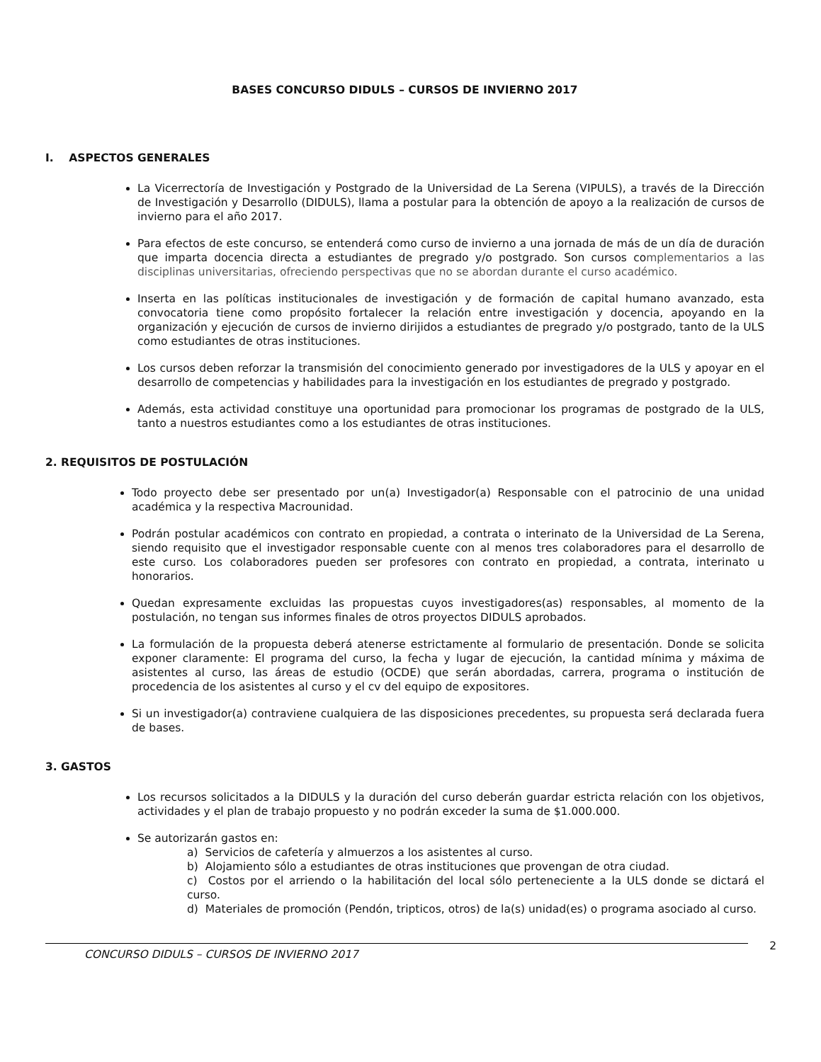BASES CONCURSO DIDULS – CURSOS DE INVIERNO 2017
I. ASPECTOS GENERALES
La Vicerrectoría de Investigación y Postgrado de la Universidad de La Serena (VIPULS), a través de la Dirección de Investigación y Desarrollo (DIDULS), llama a postular para la obtención de apoyo a la realización de cursos de invierno para el año 2017.
Para efectos de este concurso, se entenderá como curso de invierno a una jornada de más de un día de duración que imparta docencia directa a estudiantes de pregrado y/o postgrado. Son cursos complementarios a las disciplinas universitarias, ofreciendo perspectivas que no se abordan durante el curso académico.
Inserta en las políticas institucionales de investigación y de formación de capital humano avanzado, esta convocatoria tiene como propósito fortalecer la relación entre investigación y docencia, apoyando en la organización y ejecución de cursos de invierno dirijidos a estudiantes de pregrado y/o postgrado, tanto de la ULS como estudiantes de otras instituciones.
Los cursos deben reforzar la transmisión del conocimiento generado por investigadores de la ULS y apoyar en el desarrollo de competencias y habilidades para la investigación en los estudiantes de pregrado y postgrado.
Además, esta actividad constituye una oportunidad para promocionar los programas de postgrado de la ULS, tanto a nuestros estudiantes como a los estudiantes de otras instituciones.
2. REQUISITOS DE POSTULACIÓN
Todo proyecto debe ser presentado por un(a) Investigador(a) Responsable con el patrocinio de una unidad académica y la respectiva Macrounidad.
Podrán postular académicos con contrato en propiedad, a contrata o interinato de la Universidad de La Serena, siendo requisito que el investigador responsable cuente con al menos tres colaboradores para el desarrollo de este curso. Los colaboradores pueden ser profesores con contrato en propiedad, a contrata, interinato u honorarios.
Quedan expresamente excluidas las propuestas cuyos investigadores(as) responsables, al momento de la postulación, no tengan sus informes finales de otros proyectos DIDULS aprobados.
La formulación de la propuesta deberá atenerse estrictamente al formulario de presentación. Donde se solicita exponer claramente: El programa del curso, la fecha y lugar de ejecución, la cantidad mínima y máxima de asistentes al curso, las áreas de estudio (OCDE) que serán abordadas, carrera, programa o institución de procedencia de los asistentes al curso y el cv del equipo de expositores.
Si un investigador(a) contraviene cualquiera de las disposiciones precedentes, su propuesta será declarada fuera de bases.
3. GASTOS
Los recursos solicitados a la DIDULS y la duración del curso deberán guardar estricta relación con los objetivos, actividades y el plan de trabajo propuesto y no podrán exceder la suma de $1.000.000.
Se autorizarán gastos en:
a) Servicios de cafetería y almuerzos a los asistentes al curso.
b) Alojamiento sólo a estudiantes de otras instituciones que provengan de otra ciudad.
c) Costos por el arriendo o la habilitación del local sólo perteneciente a la ULS donde se dictará el curso.
d) Materiales de promoción (Pendón, tripticos, otros) de la(s) unidad(es) o programa asociado al curso.
CONCURSO DIDULS – CURSOS DE INVIERNO 2017 2